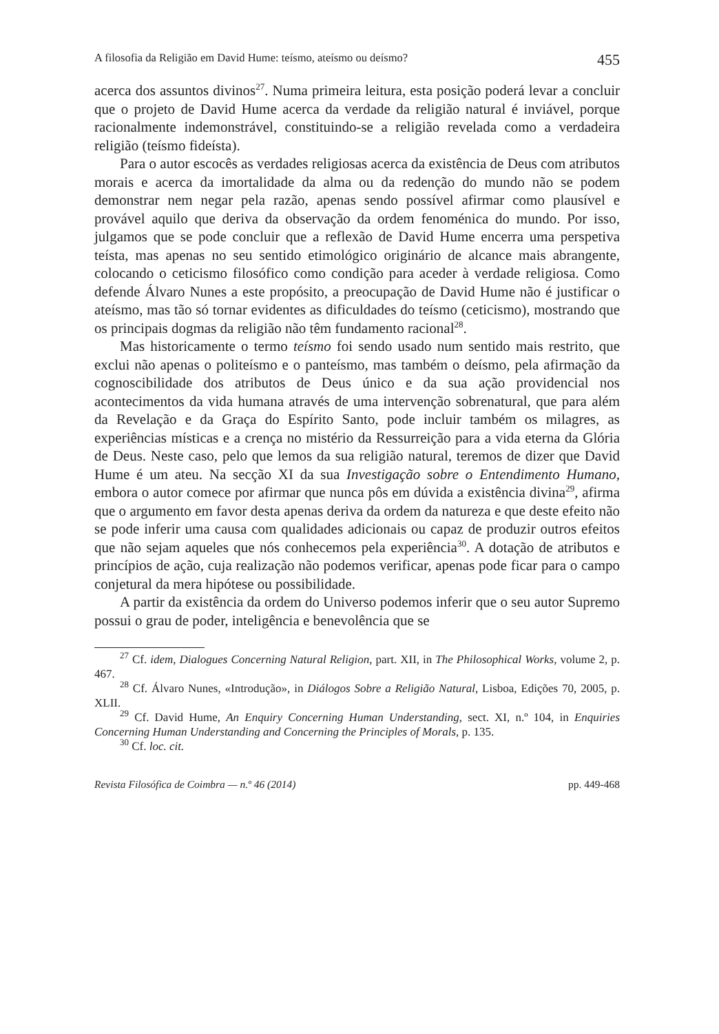A filosofia da Religião em David Hume: teísmo, ateísmo ou deísmo? 455
acerca dos assuntos divinos<sup>27</sup>. Numa primeira leitura, esta posição poderá levar a concluir que o projeto de David Hume acerca da verdade da religião natural é inviável, porque racionalmente indemonstrável, constituindo-se a religião revelada como a verdadeira religião (teísmo fideísta).
Para o autor escocês as verdades religiosas acerca da existência de Deus com atributos morais e acerca da imortalidade da alma ou da redenção do mundo não se podem demonstrar nem negar pela razão, apenas sendo possível afirmar como plausível e provável aquilo que deriva da observação da ordem fenoménica do mundo. Por isso, julgamos que se pode concluir que a reflexão de David Hume encerra uma perspetiva teísta, mas apenas no seu sentido etimológico originário de alcance mais abrangente, colocando o ceticismo filosófico como condição para aceder à verdade religiosa. Como defende Álvaro Nunes a este propósito, a preocupação de David Hume não é justificar o ateísmo, mas tão só tornar evidentes as dificuldades do teísmo (ceticismo), mostrando que os principais dogmas da religião não têm fundamento racional<sup>28</sup>.
Mas historicamente o termo teísmo foi sendo usado num sentido mais restrito, que exclui não apenas o politeísmo e o panteísmo, mas também o deísmo, pela afirmação da cognoscibilidade dos atributos de Deus único e da sua ação providencial nos acontecimentos da vida humana através de uma intervenção sobrenatural, que para além da Revelação e da Graça do Espírito Santo, pode incluir também os milagres, as experiências místicas e a crença no mistério da Ressurreição para a vida eterna da Glória de Deus. Neste caso, pelo que lemos da sua religião natural, teremos de dizer que David Hume é um ateu. Na secção XI da sua Investigação sobre o Entendimento Humano, embora o autor comece por afirmar que nunca pôs em dúvida a existência divina<sup>29</sup>, afirma que o argumento em favor desta apenas deriva da ordem da natureza e que deste efeito não se pode inferir uma causa com qualidades adicionais ou capaz de produzir outros efeitos que não sejam aqueles que nós conhecemos pela experiência<sup>30</sup>. A dotação de atributos e princípios de ação, cuja realização não podemos verificar, apenas pode ficar para o campo conjetural da mera hipótese ou possibilidade.
A partir da existência da ordem do Universo podemos inferir que o seu autor Supremo possui o grau de poder, inteligência e benevolência que se
<sup>27</sup> Cf. idem, Dialogues Concerning Natural Religion, part. XII, in The Philosophical Works, volume 2, p. 467.
<sup>28</sup> Cf. Álvaro Nunes, «Introdução», in Diálogos Sobre a Religião Natural, Lisboa, Edições 70, 2005, p. XLII.
<sup>29</sup> Cf. David Hume, An Enquiry Concerning Human Understanding, sect. XI, n.º 104, in Enquiries Concerning Human Understanding and Concerning the Principles of Morals, p. 135.
<sup>30</sup> Cf. loc. cit.
Revista Filosófica de Coimbra — n.º 46 (2014) pp. 449-468